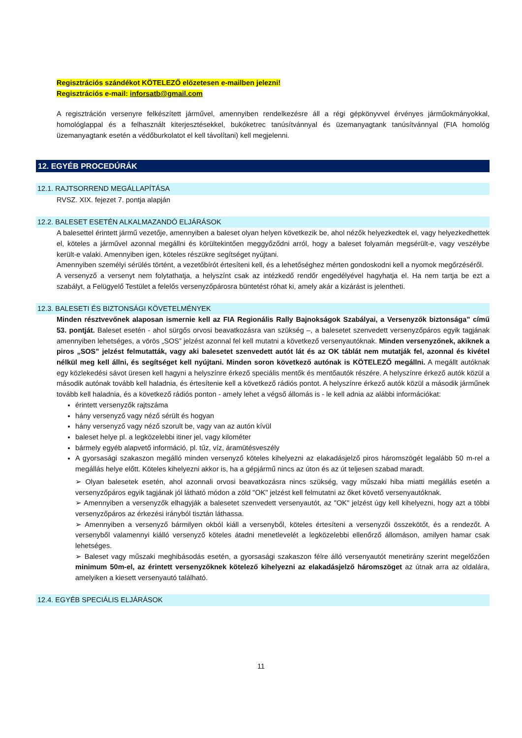Regisztrációs szándékot KÖTELEZŐ előzetesen e-mailben jelezni!
Regisztrációs e-mail: inforsatb@gmail.com
A regisztráción versenyre felkészített járművel, amennyiben rendelkezésre áll a régi gépkönyvvel érvényes járműokmányokkal, homológlappal és a felhasznált kiterjesztésekkel, bukóketrec tanúsítvánnyal és üzemanyagtank tanúsítvánnyal (FIA homológ üzemanyagtank esetén a védőburkolatot el kell távolítani) kell megjelenni.
12. EGYÉB PROCEDÚRÁK
12.1. RAJTSORREND MEGÁLLAPÍTÁSA
RVSZ. XIX. fejezet 7. pontja alapján
12.2. BALESET ESETÉN ALKALMAZANDÓ ELJÁRÁSOK
A balesettel érintett jármű vezetője, amennyiben a baleset olyan helyen következik be, ahol nézők helyezkedtek el, vagy helyezkedhettek el, köteles a járművel azonnal megállni és körültekintően meggyőződni arról, hogy a baleset folyamán megsérült-e, vagy veszélybe került-e valaki. Amennyiben igen, köteles részükre segítséget nyújtani.
Amennyiben személyi sérülés történt, a vezetőbírót értesíteni kell, és a lehetőséghez mérten gondoskodni kell a nyomok megőrzéséről.
A versenyző a versenyt nem folytathatja, a helyszínt csak az intézkedő rendőr engedélyével hagyhatja el. Ha nem tartja be ezt a szabályt, a Felügyelő Testület a felelős versenyzőpárosra büntetést róhat ki, amely akár a kizárást is jelentheti.
12.3. BALESETI ÉS BIZTONSÁGI KÖVETELMÉNYEK
Minden résztvevőnek alaposan ismernie kell az FIA Regionális Rally Bajnokságok Szabályai, a Versenyzők biztonsága” című 53. pontját. Baleset esetén - ahol sürgős orvosi beavatkozásra van szükség –, a balesetet szenvedett versenyzőpáros egyik tagjának amennyiben lehetséges, a vörös „SOS” jelzést azonnal fel kell mutatni a következő versenyautóknak. Minden versenyzőnek, akiknek a piros „SOS” jelzést felmutatták, vagy aki balesetet szenvedett autót lát és az OK táblát nem mutatják fel, azonnal és kivétel nélkül meg kell állni, és segítséget kell nyújtani. Minden soron következő autónak is KÖTELEZŐ megállni. A megállt autóknak egy közlekedési sávot üresen kell hagyni a helyszínre érkező speciális mentők és mentőautók részére. A helyszínre érkező autók közül a második autónak tovább kell haladnia, és értesítenie kell a következő rádiós pontot. A helyszínre érkező autók közül a második járműnek tovább kell haladnia, és a következő rádiós ponton - amely lehet a végső állomás is - le kell adnia az alábbi információkat:
érintett versenyzők rajtszáma
hány versenyző vagy néző sérült és hogyan
hány versenyző vagy néző szorult be, vagy van az autón kívül
baleset helye pl. a legközelebbi itiner jel, vagy kilométer
bármely egyéb alapvető információ, pl. tűz, víz, áramütésveszély
A gyorsasági szakaszon megálló minden versenyző köteles kihelyezni az elakadásjelző piros háromszögét legalább 50 m-rel a megállás helye előtt. Köteles kihelyezni akkor is, ha a gépjármű nincs az úton és az út teljesen szabad maradt.
➢ Olyan balesetek esetén, ahol azonnali orvosi beavatkozásra nincs szükség, vagy műszaki hiba miatti megállás esetén a versenyzőpáros egyik tagjának jól látható módon a zöld "OK" jelzést kell felmutatni az őket követő versenyautóknak.
➢ Amennyiben a versenyzők elhagyják a balesetet szenvedett versenyautót, az "OK" jelzést úgy kell kihelyezni, hogy azt a többi versenyzőpáros az érkezési irányból tisztán láthassa.
➢ Amennyiben a versenyző bármilyen okból kiáll a versenyből, köteles értesíteni a versenyzői összekötőt, és a rendezőt. A versenyből valamennyi kiálló versenyző köteles átadni menetlevelét a legközelebbi ellenőrző állomáson, amilyen hamar csak lehetséges.
➢ Baleset vagy műszaki meghibásodás esetén, a gyorsasági szakaszon félre álló versenyautót menetirány szerint megelőzően minimum 50m-el, az érintett versenyzőknek kötelező kihelyezni az elakadásjelző háromszöget az útnak arra az oldalára, amelyiken a kiesett versenyautó található.
12.4. EGYÉB SPECIÁLIS ELJÁRÁSOK
11